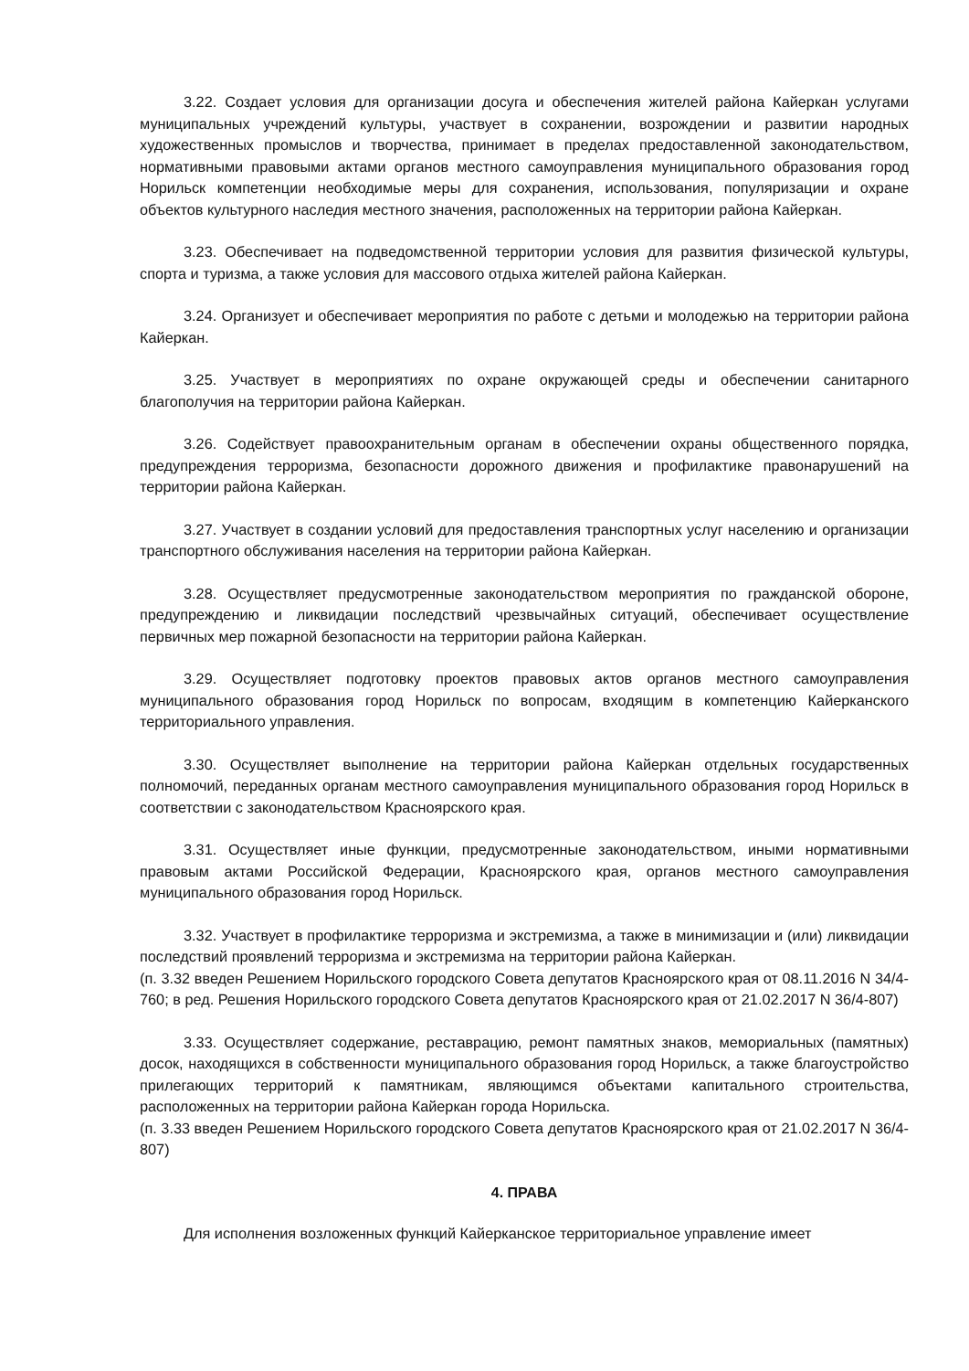3.22. Создает условия для организации досуга и обеспечения жителей района Кайеркан услугами муниципальных учреждений культуры, участвует в сохранении, возрождении и развитии народных художественных промыслов и творчества, принимает в пределах предоставленной законодательством, нормативными правовыми актами органов местного самоуправления муниципального образования город Норильск компетенции необходимые меры для сохранения, использования, популяризации и охране объектов культурного наследия местного значения, расположенных на территории района Кайеркан.
3.23. Обеспечивает на подведомственной территории условия для развития физической культуры, спорта и туризма, а также условия для массового отдыха жителей района Кайеркан.
3.24. Организует и обеспечивает мероприятия по работе с детьми и молодежью на территории района Кайеркан.
3.25. Участвует в мероприятиях по охране окружающей среды и обеспечении санитарного благополучия на территории района Кайеркан.
3.26. Содействует правоохранительным органам в обеспечении охраны общественного порядка, предупреждения терроризма, безопасности дорожного движения и профилактике правонарушений на территории района Кайеркан.
3.27. Участвует в создании условий для предоставления транспортных услуг населению и организации транспортного обслуживания населения на территории района Кайеркан.
3.28. Осуществляет предусмотренные законодательством мероприятия по гражданской обороне, предупреждению и ликвидации последствий чрезвычайных ситуаций, обеспечивает осуществление первичных мер пожарной безопасности на территории района Кайеркан.
3.29. Осуществляет подготовку проектов правовых актов органов местного самоуправления муниципального образования город Норильск по вопросам, входящим в компетенцию Кайерканского территориального управления.
3.30. Осуществляет выполнение на территории района Кайеркан отдельных государственных полномочий, переданных органам местного самоуправления муниципального образования город Норильск в соответствии с законодательством Красноярского края.
3.31. Осуществляет иные функции, предусмотренные законодательством, иными нормативными правовым актами Российской Федерации, Красноярского края, органов местного самоуправления муниципального образования город Норильск.
3.32. Участвует в профилактике терроризма и экстремизма, а также в минимизации и (или) ликвидации последствий проявлений терроризма и экстремизма на территории района Кайеркан.
(п. 3.32 введен Решением Норильского городского Совета депутатов Красноярского края от 08.11.2016 N 34/4-760; в ред. Решения Норильского городского Совета депутатов Красноярского края от 21.02.2017 N 36/4-807)
3.33. Осуществляет содержание, реставрацию, ремонт памятных знаков, мемориальных (памятных) досок, находящихся в собственности муниципального образования город Норильск, а также благоустройство прилегающих территорий к памятникам, являющимся объектами капитального строительства, расположенных на территории района Кайеркан города Норильска.
(п. 3.33 введен Решением Норильского городского Совета депутатов Красноярского края от 21.02.2017 N 36/4-807)
4. ПРАВА
Для исполнения возложенных функций Кайерканское территориальное управление имеет